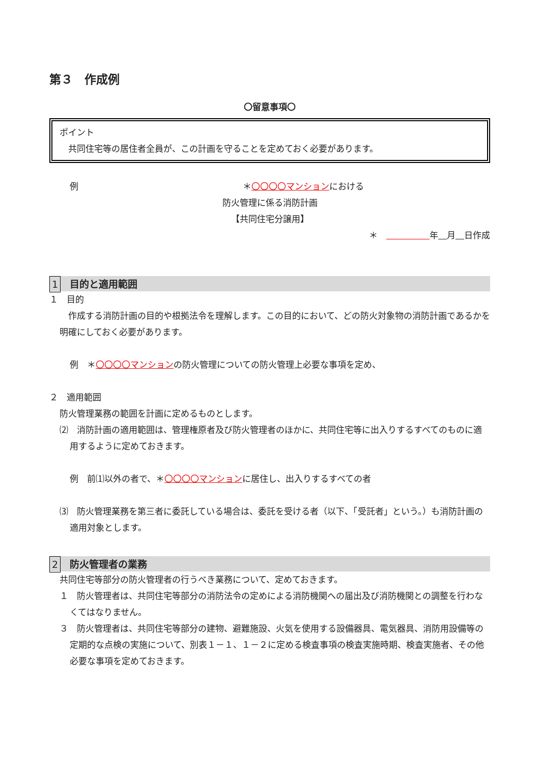第３　作成例
〇留意事項〇
ポイント
　共同住宅等の居住者全員が、この計画を守ることを定めておく必要があります。
例 ＊〇〇〇〇マンションにおける
防火管理に係る消防計画
【共同住宅分譲用】
＊　　　　　　 年　 月　 日作成
1 目的と適用範囲
１　目的
　作成する消防計画の目的や根拠法令を理解します。この目的において、どの防火対象物の消防計画であるかを明確にしておく必要があります。
例　＊〇〇〇〇マンションの防火管理についての防火管理上必要な事項を定め、
２　適用範囲
防火管理業務の範囲を計画に定めるものとします。
⑵　消防計画の適用範囲は、管理権原者及び防火管理者のほかに、共同住宅等に出入りするすべてのものに適用するように定めておきます。
例　前⑴以外の者で、＊〇〇〇〇マンションに居住し、出入りするすべての者
⑶　防火管理業務を第三者に委託している場合は、委託を受ける者（以下、「受託者」という。）も消防計画の適用対象とします。
2 防火管理者の業務
共同住宅等部分の防火管理者の行うべき業務について、定めておきます。
１　防火管理者は、共同住宅等部分の消防法令の定めによる消防機関への届出及び消防機関との調整を行わなくてはなりません。
３　防火管理者は、共同住宅等部分の建物、避難施設、火気を使用する設備器具、電気器具、消防用設備等の定期的な点検の実施について、別表１－１、１－２に定める検査事項の検査実施時期、検査実施者、その他必要な事項を定めておきます。